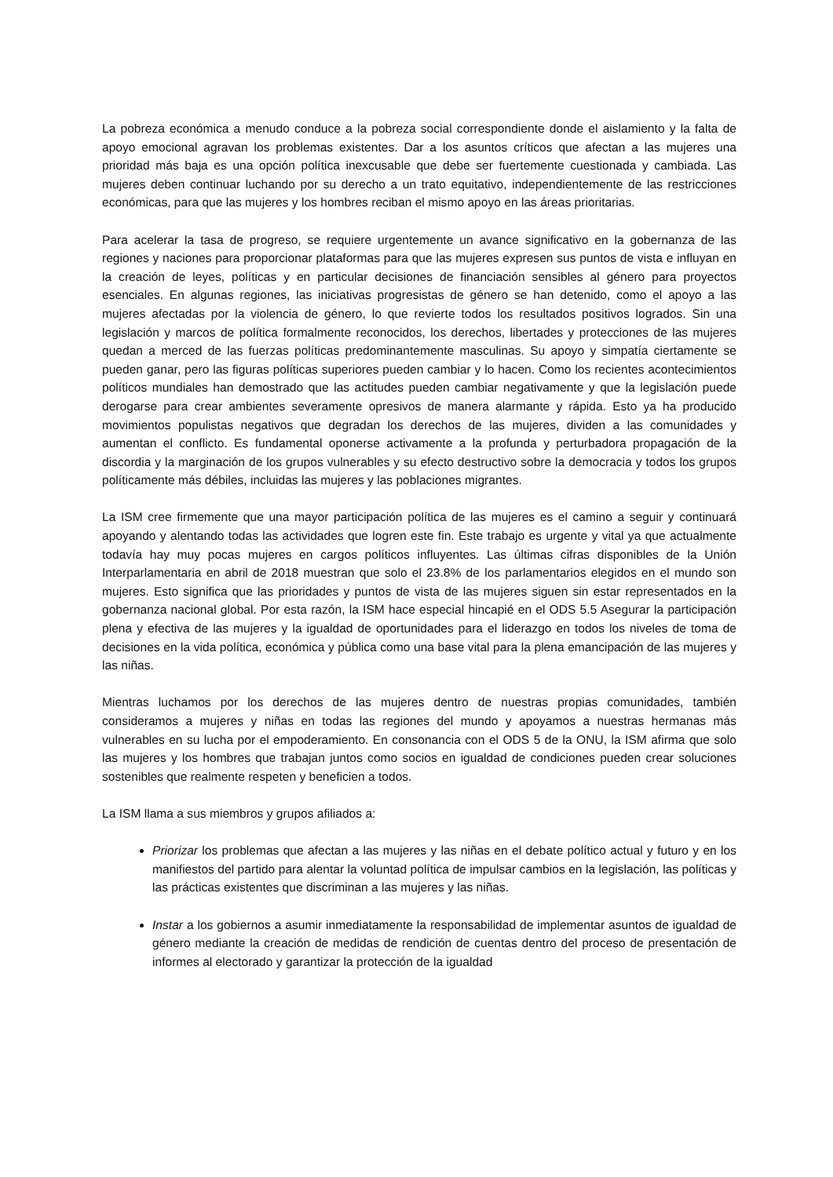La pobreza económica a menudo conduce a la pobreza social correspondiente donde el aislamiento y la falta de apoyo emocional agravan los problemas existentes. Dar a los asuntos críticos que afectan a las mujeres una prioridad más baja es una opción política inexcusable que debe ser fuertemente cuestionada y cambiada. Las mujeres deben continuar luchando por su derecho a un trato equitativo, independientemente de las restricciones económicas, para que las mujeres y los hombres reciban el mismo apoyo en las áreas prioritarias.
Para acelerar la tasa de progreso, se requiere urgentemente un avance significativo en la gobernanza de las regiones y naciones para proporcionar plataformas para que las mujeres expresen sus puntos de vista e influyan en la creación de leyes, políticas y en particular decisiones de financiación sensibles al género para proyectos esenciales. En algunas regiones, las iniciativas progresistas de género se han detenido, como el apoyo a las mujeres afectadas por la violencia de género, lo que revierte todos los resultados positivos logrados. Sin una legislación y marcos de política formalmente reconocidos, los derechos, libertades y protecciones de las mujeres quedan a merced de las fuerzas políticas predominantemente masculinas. Su apoyo y simpatía ciertamente se pueden ganar, pero las figuras políticas superiores pueden cambiar y lo hacen. Como los recientes acontecimientos políticos mundiales han demostrado que las actitudes pueden cambiar negativamente y que la legislación puede derogarse para crear ambientes severamente opresivos de manera alarmante y rápida. Esto ya ha producido movimientos populistas negativos que degradan los derechos de las mujeres, dividen a las comunidades y aumentan el conflicto. Es fundamental oponerse activamente a la profunda y perturbadora propagación de la discordia y la marginación de los grupos vulnerables y su efecto destructivo sobre la democracia y todos los grupos políticamente más débiles, incluidas las mujeres y las poblaciones migrantes.
La ISM cree firmemente que una mayor participación política de las mujeres es el camino a seguir y continuará apoyando y alentando todas las actividades que logren este fin. Este trabajo es urgente y vital ya que actualmente todavía hay muy pocas mujeres en cargos políticos influyentes. Las últimas cifras disponibles de la Unión Interparlamentaria en abril de 2018 muestran que solo el 23.8% de los parlamentarios elegidos en el mundo son mujeres. Esto significa que las prioridades y puntos de vista de las mujeres siguen sin estar representados en la gobernanza nacional global. Por esta razón, la ISM hace especial hincapié en el ODS 5.5 Asegurar la participación plena y efectiva de las mujeres y la igualdad de oportunidades para el liderazgo en todos los niveles de toma de decisiones en la vida política, económica y pública como una base vital para la plena emancipación de las mujeres y las niñas.
Mientras luchamos por los derechos de las mujeres dentro de nuestras propias comunidades, también consideramos a mujeres y niñas en todas las regiones del mundo y apoyamos a nuestras hermanas más vulnerables en su lucha por el empoderamiento. En consonancia con el ODS 5 de la ONU, la ISM afirma que solo las mujeres y los hombres que trabajan juntos como socios en igualdad de condiciones pueden crear soluciones sostenibles que realmente respeten y beneficien a todos.
La ISM llama a sus miembros y grupos afiliados a:
Priorizar los problemas que afectan a las mujeres y las niñas en el debate político actual y futuro y en los manifiestos del partido para alentar la voluntad política de impulsar cambios en la legislación, las políticas y las prácticas existentes que discriminan a las mujeres y las niñas.
Instar a los gobiernos a asumir inmediatamente la responsabilidad de implementar asuntos de igualdad de género mediante la creación de medidas de rendición de cuentas dentro del proceso de presentación de informes al electorado y garantizar la protección de la igualdad